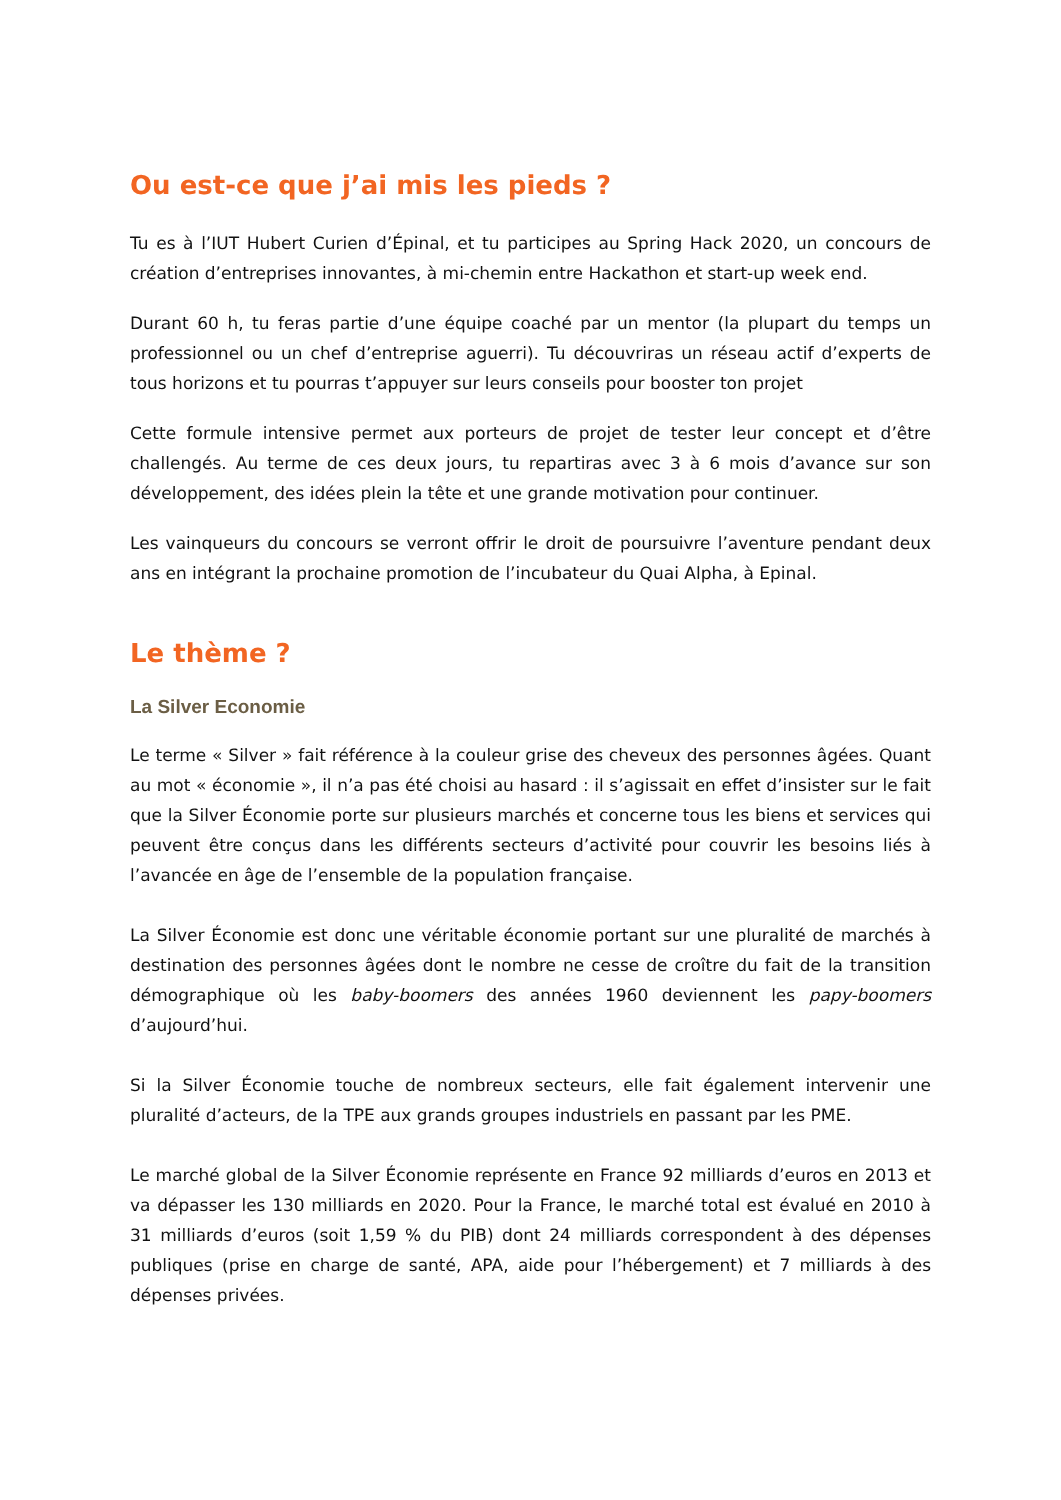Ou est-ce que j’ai mis les pieds ?
Tu es à l’IUT Hubert Curien d’Épinal, et tu participes au Spring Hack 2020, un concours de création d’entreprises innovantes, à mi-chemin entre Hackathon et start-up week end.
Durant 60 h, tu feras partie d’une équipe coaché par un mentor (la plupart du temps un professionnel ou un chef d’entreprise aguerri). Tu découvriras un réseau actif d’experts de tous horizons et tu pourras t’appuyer sur leurs conseils pour booster ton projet
Cette formule intensive permet aux porteurs de projet de tester leur concept et d’être challengés. Au terme de ces deux jours, tu repartiras avec 3 à 6 mois d’avance sur son développement, des idées plein la tête et une grande motivation pour continuer.
Les vainqueurs du concours se verront offrir le droit de poursuivre l’aventure pendant deux ans en intégrant la prochaine promotion de l’incubateur du Quai Alpha, à Epinal.
Le thème ?
La Silver Economie
Le terme « Silver » fait référence à la couleur grise des cheveux des personnes âgées. Quant au mot « économie », il n’a pas été choisi au hasard : il s’agissait en effet d’insister sur le fait que la Silver Économie porte sur plusieurs marchés et concerne tous les biens et services qui peuvent être conçus dans les différents secteurs d’activité pour couvrir les besoins liés à l’avancée en âge de l’ensemble de la population française.
La Silver Économie est donc une véritable économie portant sur une pluralité de marchés à destination des personnes âgées dont le nombre ne cesse de croître du fait de la transition démographique où les baby-boomers des années 1960 deviennent les papy-boomers d’aujourd’hui.
Si la Silver Économie touche de nombreux secteurs, elle fait également intervenir une pluralité d’acteurs, de la TPE aux grands groupes industriels en passant par les PME.
Le marché global de la Silver Économie représente en France 92 milliards d’euros en 2013 et va dépasser les 130 milliards en 2020. Pour la France, le marché total est évalué en 2010 à 31 milliards d’euros (soit 1,59 % du PIB) dont 24 milliards correspondent à des dépenses publiques (prise en charge de santé, APA, aide pour l’hébergement) et 7 milliards à des dépenses privées.